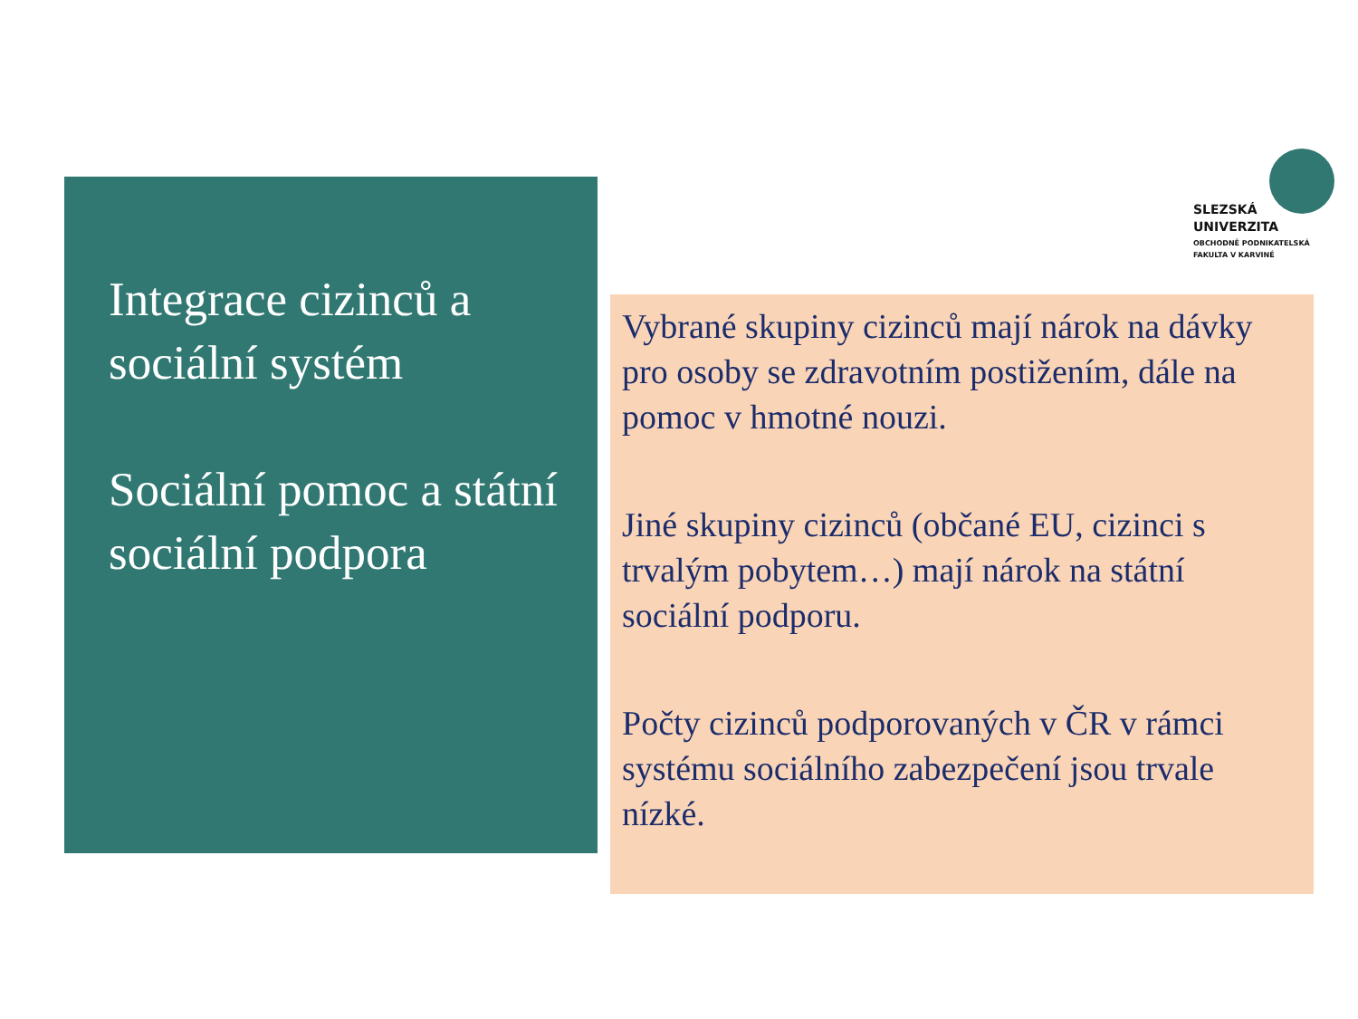Integrace cizinců a sociální systém
Sociální pomoc a státní sociální podpora
SLEZSKÁ
UNIVERZITA
OBCHODNĚ PODNIKATELSKÁ
FAKULTA V KARVINÉ
Vybrané skupiny cizinců mají nárok na dávky pro osoby se zdravotním postižením, dále na pomoc v hmotné nouzi.
Jiné skupiny cizinců (občané EU, cizinci s trvalým pobytem…) mají nárok na státní sociální podporu.
Počty cizinců podporovaných v ČR v rámci systému sociálního zabezpečení jsou trvale nízké.